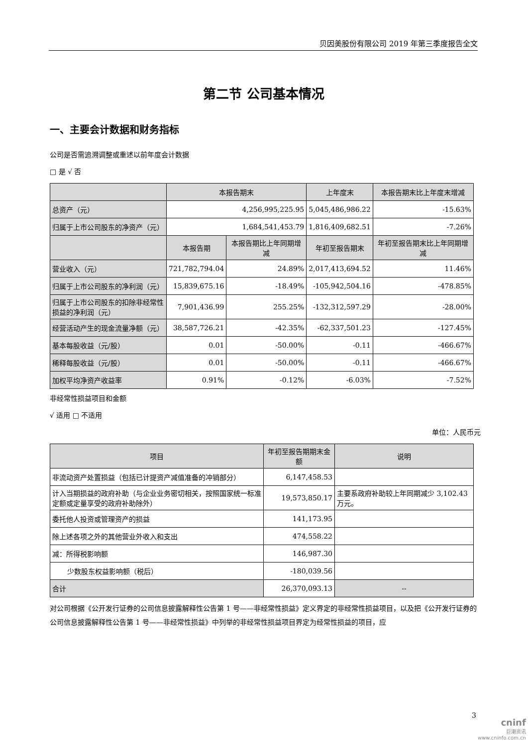贝因美股份有限公司 2019 年第三季度报告全文
第二节 公司基本情况
一、主要会计数据和财务指标
公司是否需追溯调整或重述以前年度会计数据
□ 是 √ 否
| | 本报告期末 | | 上年度末 | 本报告期末比上年度末增减 |
| --- | --- | --- | --- | --- |
| 总资产（元） | 4,256,995,225.95 | | 5,045,486,986.22 | -15.63% |
| 归属于上市公司股东的净资产（元） | 1,684,541,453.79 | | 1,816,409,682.51 | -7.26% |
| | 本报告期 | 本报告期比上年同期增减 | 年初至报告期末 | 年初至报告期末比上年同期增减 |
| 营业收入（元） | 721,782,794.04 | 24.89% | 2,017,413,694.52 | 11.46% |
| 归属于上市公司股东的净利润（元） | 15,839,675.16 | -18.49% | -105,942,504.16 | -478.85% |
| 归属于上市公司股东的扣除非经常性损益的净利润（元） | 7,901,436.99 | 255.25% | -132,312,597.29 | -28.00% |
| 经营活动产生的现金流量净额（元） | 38,587,726.21 | -42.35% | -62,337,501.23 | -127.45% |
| 基本每股收益（元/股） | 0.01 | -50.00% | -0.11 | -466.67% |
| 稀释每股收益（元/股） | 0.01 | -50.00% | -0.11 | -466.67% |
| 加权平均净资产收益率 | 0.91% | -0.12% | -6.03% | -7.52% |
非经常性损益项目和金额
√ 适用 □ 不适用
单位：人民币元
| 项目 | 年初至报告期期末金额 | 说明 |
| --- | --- | --- |
| 非流动资产处置损益（包括已计提资产减值准备的冲销部分） | 6,147,458.53 | |
| 计入当期损益的政府补助（与企业业务密切相关，按照国家统一标准定额或定量享受的政府补助除外） | 19,573,850.17 | 主要系政府补助较上年同期减少 3,102.43 万元。 |
| 委托他人投资或管理资产的损益 | 141,173.95 | |
| 除上述各项之外的其他营业外收入和支出 | 474,558.22 | |
| 减：所得税影响额 | 146,987.30 | |
| 少数股东权益影响额（税后） | -180,039.56 | |
| 合计 | 26,370,093.13 | -- |
对公司根据《公开发行证券的公司信息披露解释性公告第 1 号——非经常性损益》定义界定的非经常性损益项目，以及把《公开发行证券的公司信息披露解释性公告第 1 号——非经常性损益》中列举的非经常性损益项目界定为经常性损益的项目，应
3
cninf
巨潮资讯
www.cninfo.com.cn